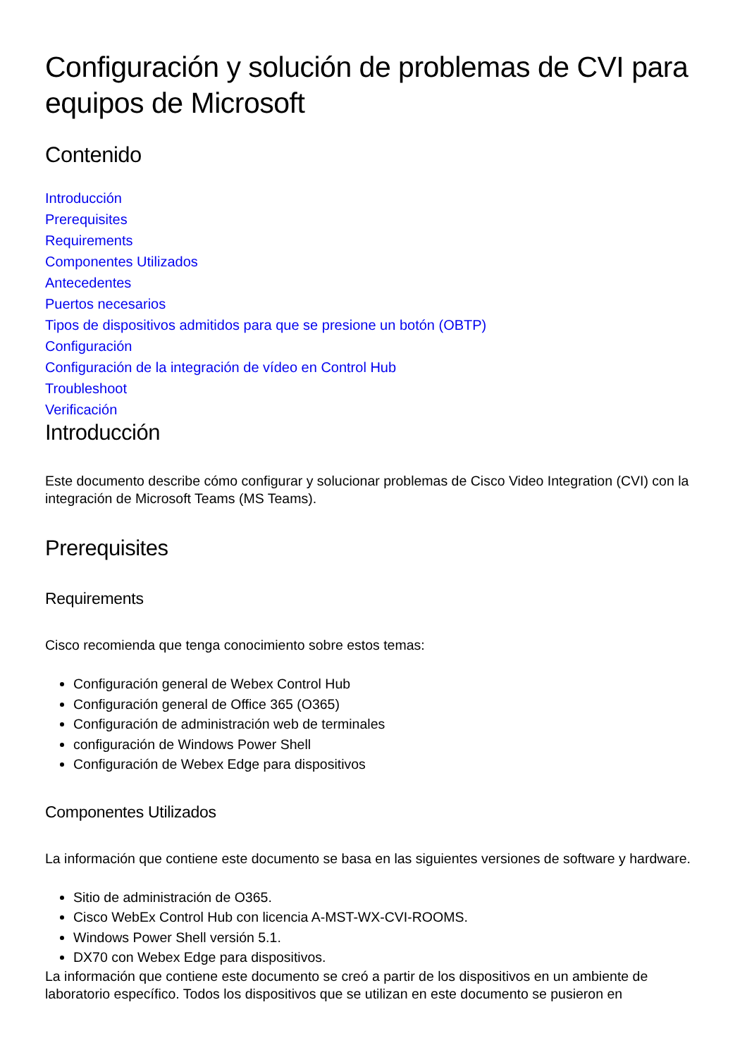Configuración y solución de problemas de CVI para equipos de Microsoft
Contenido
Introducción
Prerequisites
Requirements
Componentes Utilizados
Antecedentes
Puertos necesarios
Tipos de dispositivos admitidos para que se presione un botón (OBTP)
Configuración
Configuración de la integración de vídeo en Control Hub
Troubleshoot
Verificación
Introducción
Este documento describe cómo configurar y solucionar problemas de Cisco Video Integration (CVI) con la integración de Microsoft Teams (MS Teams).
Prerequisites
Requirements
Cisco recomienda que tenga conocimiento sobre estos temas:
Configuración general de Webex Control Hub
Configuración general de Office 365 (O365)
Configuración de administración web de terminales
configuración de Windows Power Shell
Configuración de Webex Edge para dispositivos
Componentes Utilizados
La información que contiene este documento se basa en las siguientes versiones de software y hardware.
Sitio de administración de O365.
Cisco WebEx Control Hub con licencia A-MST-WX-CVI-ROOMS.
Windows Power Shell versión 5.1.
DX70 con Webex Edge para dispositivos.
La información que contiene este documento se creó a partir de los dispositivos en un ambiente de laboratorio específico. Todos los dispositivos que se utilizan en este documento se pusieron en